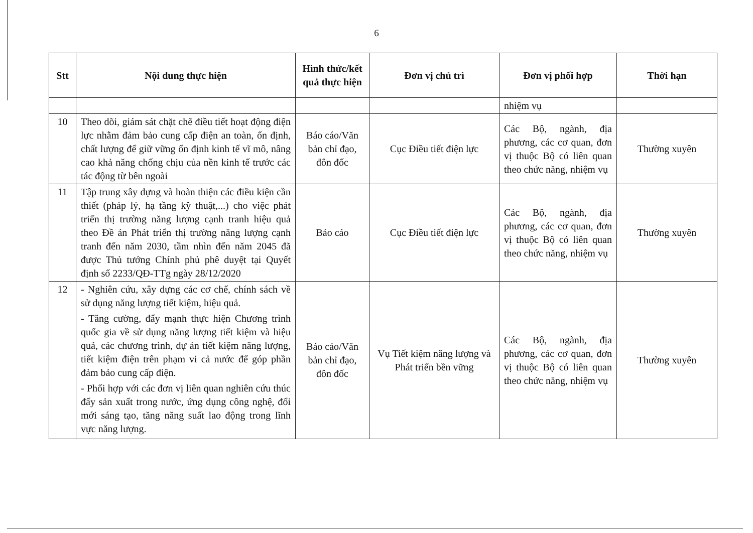6
| Stt | Nội dung thực hiện | Hình thức/kết quả thực hiện | Đơn vị chủ trì | Đơn vị phối hợp | Thời hạn |
| --- | --- | --- | --- | --- | --- |
| | | | | nhiệm vụ | |
| 10 | Theo dõi, giám sát chặt chẽ điều tiết hoạt động điện lực nhằm đảm bảo cung cấp điện an toàn, ổn định, chất lượng để giữ vững ổn định kinh tế vĩ mô, nâng cao khả năng chống chịu của nền kinh tế trước các tác động từ bên ngoài | Báo cáo/Văn bản chỉ đạo, đôn đốc | Cục Điều tiết điện lực | Các Bộ, ngành, địa phương, các cơ quan, đơn vị thuộc Bộ có liên quan theo chức năng, nhiệm vụ | Thường xuyên |
| 11 | Tập trung xây dựng và hoàn thiện các điều kiện cần thiết (pháp lý, hạ tầng kỹ thuật,...) cho việc phát triển thị trường năng lượng cạnh tranh hiệu quả theo Đề án Phát triển thị trường năng lượng cạnh tranh đến năm 2030, tầm nhìn đến năm 2045 đã được Thủ tướng Chính phủ phê duyệt tại Quyết định số 2233/QĐ-TTg ngày 28/12/2020 | Báo cáo | Cục Điều tiết điện lực | Các Bộ, ngành, địa phương, các cơ quan, đơn vị thuộc Bộ có liên quan theo chức năng, nhiệm vụ | Thường xuyên |
| 12 | - Nghiên cứu, xây dựng các cơ chế, chính sách về sử dụng năng lượng tiết kiệm, hiệu quả. - Tăng cường, đẩy mạnh thực hiện Chương trình quốc gia về sử dụng năng lượng tiết kiệm và hiệu quả, các chương trình, dự án tiết kiệm năng lượng, tiết kiệm điện trên phạm vi cả nước để góp phần đảm bảo cung cấp điện. - Phối hợp với các đơn vị liên quan nghiên cứu thúc đẩy sản xuất trong nước, ứng dụng công nghệ, đổi mới sáng tạo, tăng năng suất lao động trong lĩnh vực năng lượng. | Báo cáo/Văn bản chỉ đạo, đôn đốc | Vụ Tiết kiệm năng lượng và Phát triển bền vững | Các Bộ, ngành, địa phương, các cơ quan, đơn vị thuộc Bộ có liên quan theo chức năng, nhiệm vụ | Thường xuyên |